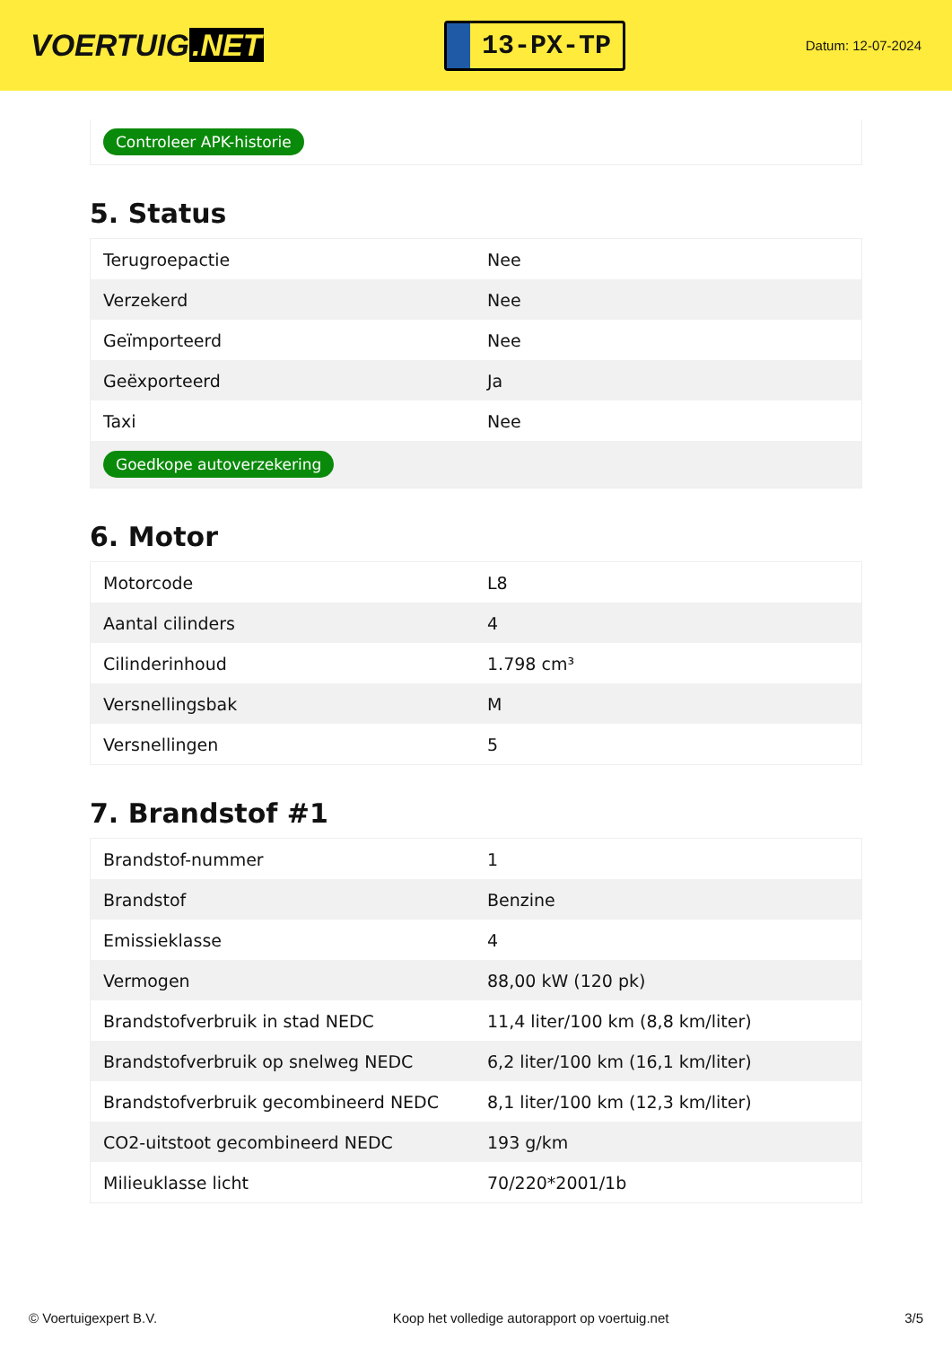VOERTUIG.NET
13-PX-TP
Datum: 12-07-2024
Controleer APK-historie
5. Status
| Terugroepactie | Nee |
| Verzekerd | Nee |
| Geïmporteerd | Nee |
| Geëxporteerd | Ja |
| Taxi | Nee |
| Goedkope autoverzekering | |
6. Motor
| Motorcode | L8 |
| Aantal cilinders | 4 |
| Cilinderinhoud | 1.798 cm³ |
| Versnellingsbak | M |
| Versnellingen | 5 |
7. Brandstof #1
| Brandstof-nummer | 1 |
| Brandstof | Benzine |
| Emissieklasse | 4 |
| Vermogen | 88,00 kW (120 pk) |
| Brandstofverbruik in stad NEDC | 11,4 liter/100 km (8,8 km/liter) |
| Brandstofverbruik op snelweg NEDC | 6,2 liter/100 km (16,1 km/liter) |
| Brandstofverbruik gecombineerd NEDC | 8,1 liter/100 km (12,3 km/liter) |
| CO2-uitstoot gecombineerd NEDC | 193 g/km |
| Milieuklasse licht | 70/220*2001/1b |
© Voertuigexpert B.V. Koop het volledige autorapport op voertuig.net 3/5